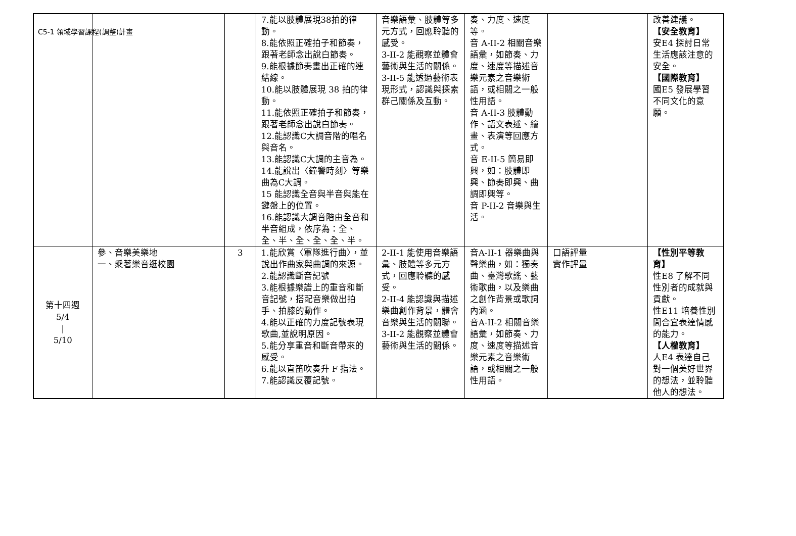C5-1 領域學習課程(調整)計畫
| | | | 7.能以肢體展現38拍的律動。 8.能依照正確拍子和節奏，跟著老師念出說白節奏。 9.能根據節奏畫出正確的連結線。 10.能以肢體展現 38 拍的律動。 11.能依照正確拍子和節奏，跟著老師念出說白節奏。 12.能認識C大調音階的唱名與音名。 13.能認識C大調的主音為。 14.能說出〈鐘響時刻〉等樂曲為C大調。 15 能認識全音與半音與能在鍵盤上的位置。 16.能認識大調音階由全音和半音組成，依序為：全、全、半、全、全、全、半。 | 音樂語彙、肢體等多元方式，回應聆聽的感受。 3-II-2 能觀察並體會藝術與生活的關係。 3-II-5 能透過藝術表現形式，認識與探索群己關係及互動。 | 奏、力度、速度等。 音 A-II-2 相關音樂語彙，如節奏、力度、速度等描述音樂元素之音樂術語，或相關之一般性用語。 音 A-II-3 肢體動作、語文表述、繪畫、表演等回應方式。 音 E-II-5 簡易即興，如：肢體即興、節奏即興、曲調即興等。 音 P-II-2 音樂與生活。 | | 改善建議。 【安全教育】 安E4 探討日常生活應該注意的安全。 【國際教育】 國E5 發展學習不同文化的意願。 |
| 第十四週 5/4 / 5/10 | 參、音樂美樂地 一、乘著樂音逛校園 | 3 | 1.能欣賞〈軍隊進行曲〉，並說出作曲家與曲調的來源。 2.能認識斷音記號 3.能根據樂譜上的重音和斷音記號，搭配音樂做出拍手、拍膝的動作。 4.能以正確的力度記號表現歌曲,並說明原因。 5.能分享重音和斷音帶來的感受。 6.能以直笛吹奏升 F 指法。 7.能認識反覆記號。 | 2-II-1 能使用音樂語彙、肢體等多元方式，回應聆聽的感受。 2-II-4 能認識與描述樂曲創作背景，體會音樂與生活的關聯。 3-II-2 能觀察並體會藝術與生活的關係。 | 音A-II-1 器樂曲與聲樂曲，如：獨奏曲、臺灣歌謠、藝術歌曲，以及樂曲之創作背景或歌詞內涵。 音A-II-2 相關音樂語彙，如節奏、力度、速度等描述音樂元素之音樂術語，或相關之一般性用語。 | 口語評量 實作評量 | 【性別平等教育】 性E8 了解不同性別者的成就與貢獻。 性E11 培養性別間合宜表達情感的能力。 【人權教育】 人E4 表達自己對一個美好世界的想法，並聆聽他人的想法。 |